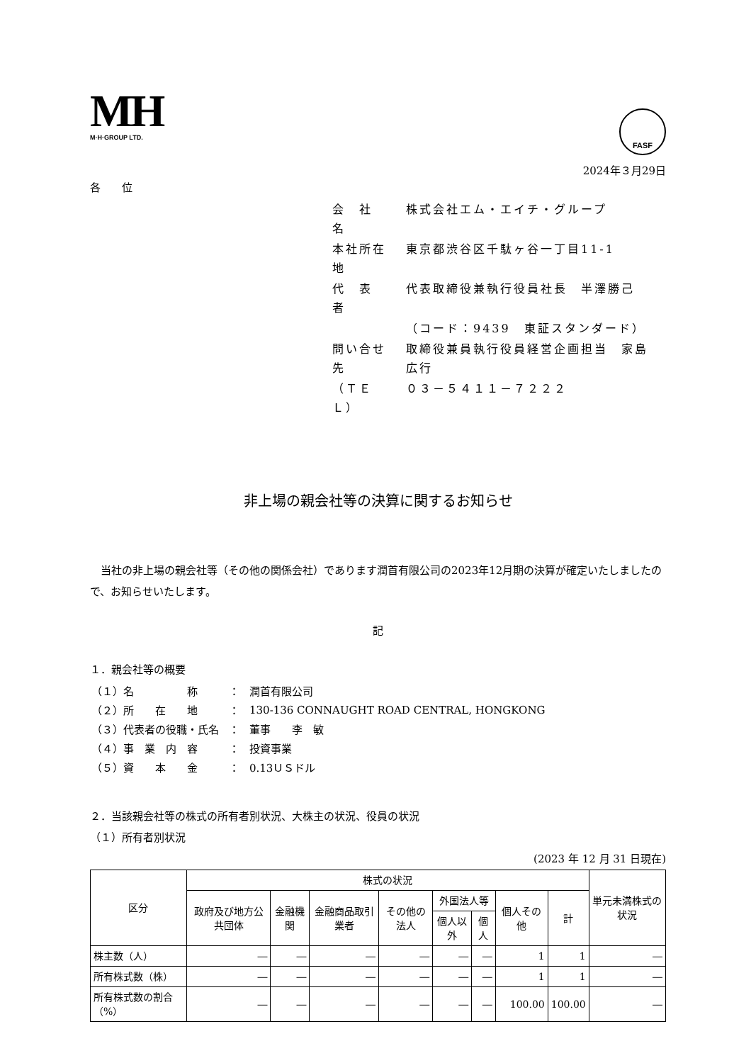MH
M·H·GROUP LTD.
FASF
2024年３月29日
各　　位
| 会 社 名 | 株式会社エム・エイチ・グループ |
| 本社所在地 | 東京都渋谷区千駄ヶ谷一丁目11-1 |
| 代 表 者 | 代表取締役兼執行役員社長 半澤勝己 |
| | （コード：9439 東証スタンダード） |
| 問い合せ先 | 取締役兼員執行役員経営企画担当 家島広行 |
| （ＴＥＬ） | ０３－５４１１－７２２２ |
非上場の親会社等の決算に関するお知らせ
　当社の非上場の親会社等（その他の関係会社）であります潤首有限公司の2023年12月期の決算が確定いたしましたので、お知らせいたします。
記
１．親会社等の概要
| （１）名 称 | ： | 潤首有限公司 |
| （２）所 在 地 | ： | 130-136 CONNAUGHT ROAD CENTRAL, HONGKONG |
| （３）代表者の役職・氏名 | ： | 董事 李 敏 |
| （４）事 業 内 容 | ： | 投資事業 |
| （５）資 本 金 | ： | 0.13ＵＳドル |
２．当該親会社等の株式の所有者別状況、大株主の状況、役員の状況
（１）所有者別状況
(2023 年 12 月 31 日現在)
| 区分 | 株式の状況 | | | | | | | | 単元未満株式の状況 |
| --- | --- | --- | --- | --- | --- | --- | --- | --- | --- |
| | 政府及び地方公共団体 | 金融機関 | 金融商品取引業者 | その他の法人 | 外国法人等 | | 個人その他 | 計 | |
| | | | | | 個人以外 | 個人 | | | |
| 株主数（人） | ― | ― | ― | ― | ― | ― | 1 | 1 | ― |
| 所有株式数（株） | ― | ― | ― | ― | ― | ― | 1 | 1 | ― |
| 所有株式数の割合（%） | ― | ― | ― | ― | ― | ― | 100.00 | 100.00 | ― |